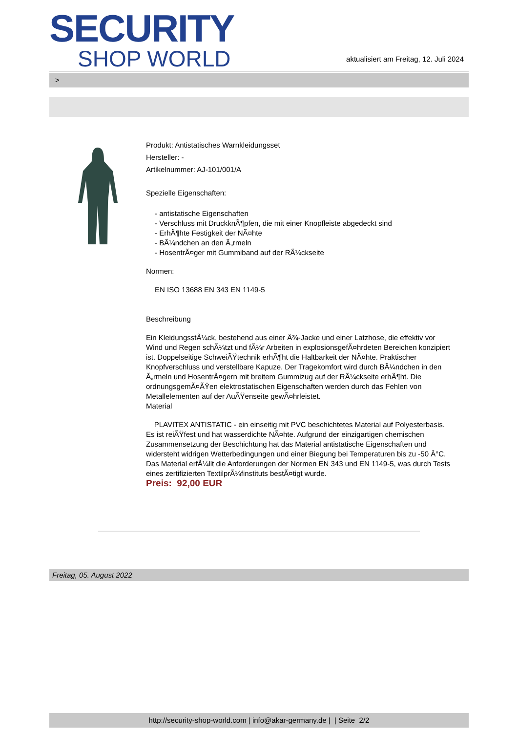SECURITY
SHOP WORLD
aktualisiert am Freitag, 12. Juli 2024
>
Produkt: Antistatisches Warnkleidungsset
Hersteller: -
Artikelnummer: AJ-101/001/A
Spezielle Eigenschaften:
- antistatische Eigenschaften
- Verschluss mit DruckknÃ¶pfen, die mit einer Knopfleiste abgedeckt sind
- ErhÃ¶hte Festigkeit der NÃ¤hte
- BÃ¼ndchen an den Ã„rmeln
- HosentrÃ¤ger mit Gummiband auf der RÃ¼ckseite
Normen:
EN ISO 13688 EN 343 EN 1149-5
Beschreibung
Ein KleidungsstÃ¼ck, bestehend aus einer Â¾-Jacke und einer Latzhose, die effektiv vor Wind und Regen schÃ¼tzt und fÃ¼r Arbeiten in explosionsgefÃ¤hrdeten Bereichen konzipiert ist. Doppelseitige SchweiÃŸtechnik erhÃ¶ht die Haltbarkeit der NÃ¤hte. Praktischer Knopfverschluss und verstellbare Kapuze. Der Tragekomfort wird durch BÃ¼ndchen in den Ã„rmeln und HosentrÃ¤gern mit breitem Gummizug auf der RÃ¼ckseite erhÃ¶ht. Die ordnungsgemÃ¤ÃŸen elektrostatischen Eigenschaften werden durch das Fehlen von Metallelementen auf der AuÃŸenseite gewÃ¤hrleistet.
Material
PLAVITEX ANTISTATIC - ein einseitig mit PVC beschichtetes Material auf Polyesterbasis. Es ist reiÃŸfest und hat wasserdichte NÃ¤hte. Aufgrund der einzigartigen chemischen Zusammensetzung der Beschichtung hat das Material antistatische Eigenschaften und widersteht widrigen Wetterbedingungen und einer Biegung bei Temperaturen bis zu -50 Â°C. Das Material erfÃ¼llt die Anforderungen der Normen EN 343 und EN 1149-5, was durch Tests eines zertifizierten TextilprÃ¼finstituts bestÃ¤tigt wurde.
Preis: 92,00 EUR
Freitag, 05. August 2022
http://security-shop-world.com | info@akar-germany.de | | Seite 2/2